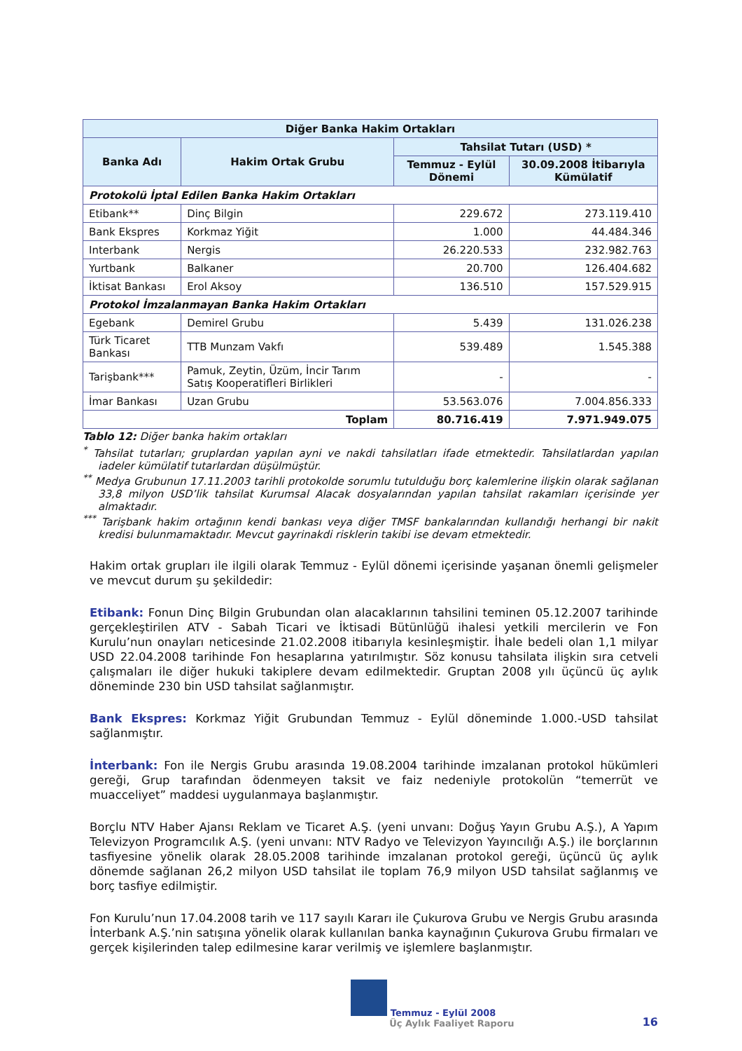| Diğer Banka Hakim Ortakları | | | |
| --- | --- | --- | --- |
| Banka Adı | Hakim Ortak Grubu | Tahsilat Tutarı (USD) * | |
| | | Temmuz - Eylül Dönemi | 30.09.2008 İtibarıyla Kümülatif |
| Protokolü İptal Edilen Banka Hakim Ortakları | | | |
| Etibank** | Dinç Bilgin | 229.672 | 273.119.410 |
| Bank Ekspres | Korkmaz Yiğit | 1.000 | 44.484.346 |
| Interbank | Nergis | 26.220.533 | 232.982.763 |
| Yurtbank | Balkaner | 20.700 | 126.404.682 |
| İktisat Bankası | Erol Aksoy | 136.510 | 157.529.915 |
| Protokol İmzalanmayan Banka Hakim Ortakları | | | |
| Egebank | Demirel Grubu | 5.439 | 131.026.238 |
| Türk Ticaret Bankası | TTB Munzam Vakfı | 539.489 | 1.545.388 |
| Tarişbank*** | Pamuk, Zeytin, Üzüm, İncir Tarım Satış Kooperatifleri Birlikleri | - | - |
| İmar Bankası | Uzan Grubu | 53.563.076 | 7.004.856.333 |
| Toplam | | 80.716.419 | 7.971.949.075 |
Tablo 12: Diğer banka hakim ortakları
<sup>*</sup> Tahsilat tutarları; gruplardan yapılan ayni ve nakdi tahsilatları ifade etmektedir. Tahsilatlardan yapılan iadeler kümülatif tutarlardan düşülmüştür.
<sup>**</sup> Medya Grubunun 17.11.2003 tarihli protokolde sorumlu tutulduğu borç kalemlerine ilişkin olarak sağlanan 33,8 milyon USD’lik tahsilat Kurumsal Alacak dosyalarından yapılan tahsilat rakamları içerisinde yer almaktadır.
<sup>***</sup> Tarişbank hakim ortağının kendi bankası veya diğer TMSF bankalarından kullandığı herhangi bir nakit kredisi bulunmamaktadır. Mevcut gayrinakdi risklerin takibi ise devam etmektedir.
Hakim ortak grupları ile ilgili olarak Temmuz - Eylül dönemi içerisinde yaşanan önemli gelişmeler ve mevcut durum şu şekildedir:
Etibank: Fonun Dinç Bilgin Grubundan olan alacaklarının tahsilini teminen 05.12.2007 tarihinde gerçekleştirilen ATV - Sabah Ticari ve İktisadi Bütünlüğü ihalesi yetkili mercilerin ve Fon Kurulu’nun onayları neticesinde 21.02.2008 itibarıyla kesinleşmiştir. İhale bedeli olan 1,1 milyar USD 22.04.2008 tarihinde Fon hesaplarına yatırılmıştır. Söz konusu tahsilata ilişkin sıra cetveli çalışmaları ile diğer hukuki takiplere devam edilmektedir. Gruptan 2008 yılı üçüncü üç aylık döneminde 230 bin USD tahsilat sağlanmıştır.
Bank Ekspres: Korkmaz Yiğit Grubundan Temmuz - Eylül döneminde 1.000.-USD tahsilat sağlanmıştır.
İnterbank: Fon ile Nergis Grubu arasında 19.08.2004 tarihinde imzalanan protokol hükümleri gereği, Grup tarafından ödenmeyen taksit ve faiz nedeniyle protokolün “temerrüt ve muacceliyet” maddesi uygulanmaya başlanmıştır.
Borçlu NTV Haber Ajansı Reklam ve Ticaret A.Ş. (yeni unvanı: Doğuş Yayın Grubu A.Ş.), A Yapım Televizyon Programcılık A.Ş. (yeni unvanı: NTV Radyo ve Televizyon Yayıncılığı A.Ş.) ile borçlarının tasfiyesine yönelik olarak 28.05.2008 tarihinde imzalanan protokol gereği, üçüncü üç aylık dönemde sağlanan 26,2 milyon USD tahsilat ile toplam 76,9 milyon USD tahsilat sağlanmış ve borç tasfiye edilmiştir.
Fon Kurulu’nun 17.04.2008 tarih ve 117 sayılı Kararı ile Çukurova Grubu ve Nergis Grubu arasında İnterbank A.Ş.’nin satışına yönelik olarak kullanılan banka kaynağının Çukurova Grubu firmaları ve gerçek kişilerinden talep edilmesine karar verilmiş ve işlemlere başlanmıştır.
Temmuz - Eylül 2008
Üç Aylık Faaliyet Raporu
16